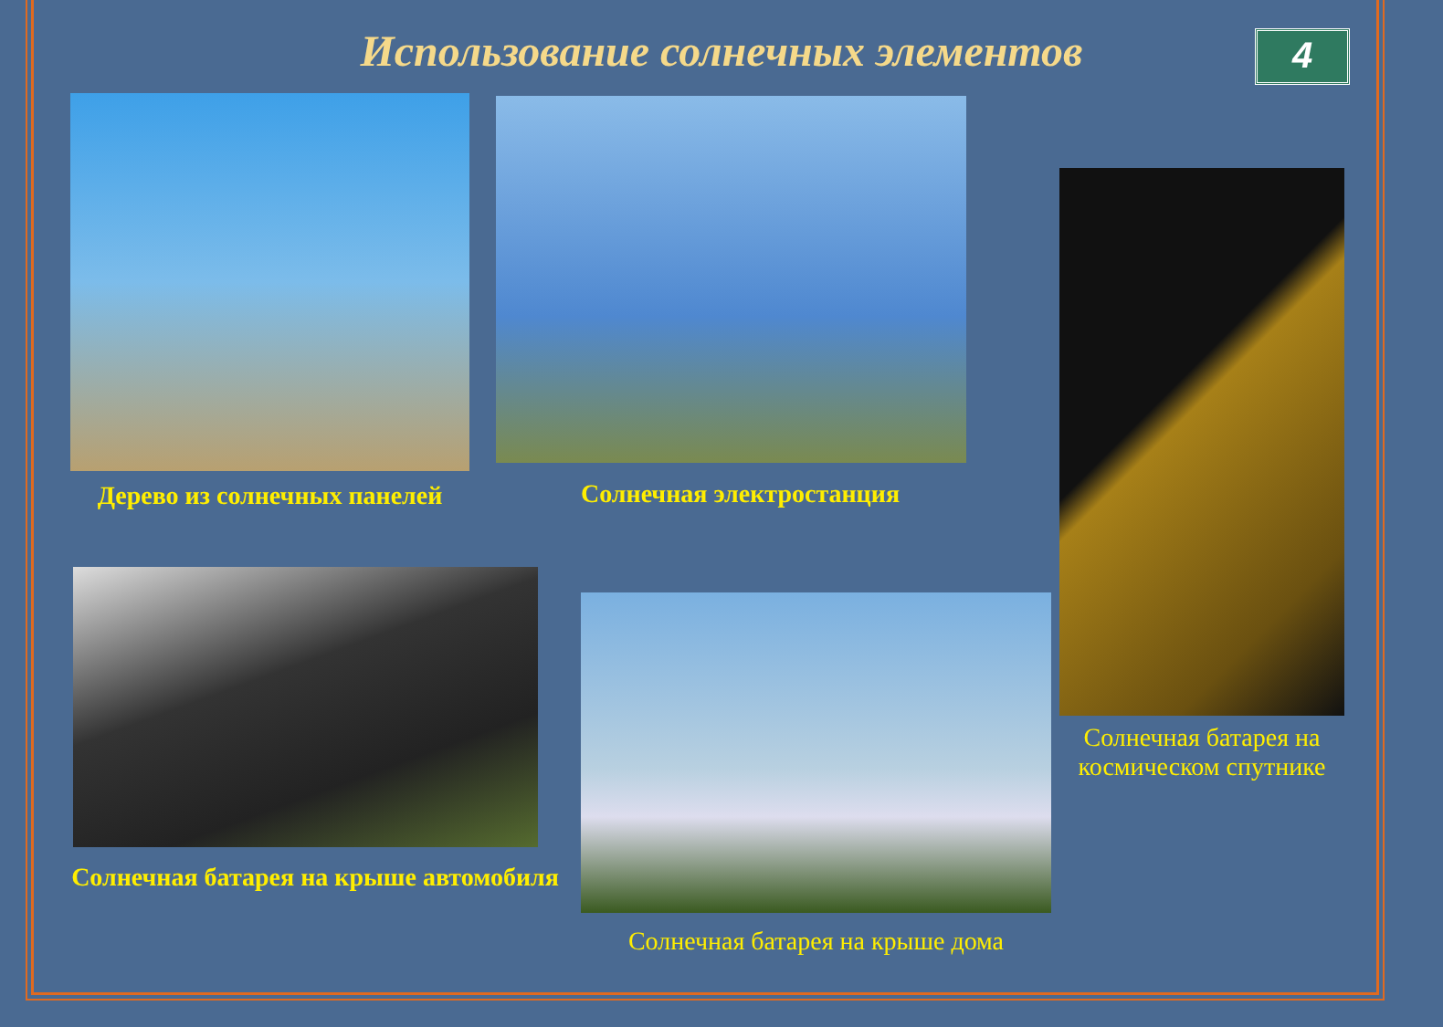Использование солнечных элементов 4
Дерево из солнечных панелей
Солнечная электростанция
Солнечная батарея на космическом спутнике
Солнечная батарея на крыше автомобиля
Солнечная батарея на крыше дома